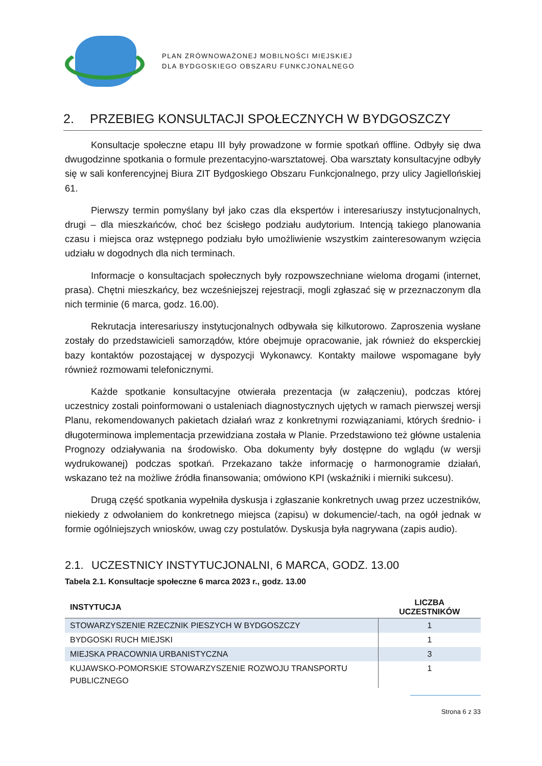PLAN ZRÓWNOWAŻONEJ MOBILNOŚCI MIEJSKIEJ
DLA BYDGOSKIEGO OBSZARU FUNKCJONALNEGO
2. PRZEBIEG KONSULTACJI SPOŁECZNYCH W BYDGOSZCZY
Konsultacje społeczne etapu III były prowadzone w formie spotkań offline. Odbyły się dwa dwugodzinne spotkania o formule prezentacyjno-warsztatowej. Oba warsztaty konsultacyjne odbyły się w sali konferencyjnej Biura ZIT Bydgoskiego Obszaru Funkcjonalnego, przy ulicy Jagiellońskiej 61.
Pierwszy termin pomyślany był jako czas dla ekspertów i interesariuszy instytucjonalnych, drugi – dla mieszkańców, choć bez ścisłego podziału audytorium. Intencją takiego planowania czasu i miejsca oraz wstępnego podziału było umożliwienie wszystkim zainteresowanym wzięcia udziału w dogodnych dla nich terminach.
Informacje o konsultacjach społecznych były rozpowszechniane wieloma drogami (internet, prasa). Chętni mieszkańcy, bez wcześniejszej rejestracji, mogli zgłaszać się w przeznaczonym dla nich terminie (6 marca, godz. 16.00).
Rekrutacja interesariuszy instytucjonalnych odbywała się kilkutorowo. Zaproszenia wysłane zostały do przedstawicieli samorządów, które obejmuje opracowanie, jak również do eksperckiej bazy kontaktów pozostającej w dyspozycji Wykonawcy. Kontakty mailowe wspomagane były również rozmowami telefonicznymi.
Każde spotkanie konsultacyjne otwierała prezentacja (w załączeniu), podczas której uczestnicy zostali poinformowani o ustaleniach diagnostycznych ujętych w ramach pierwszej wersji Planu, rekomendowanych pakietach działań wraz z konkretnymi rozwiązaniami, których średnio- i długoterminowa implementacja przewidziana została w Planie. Przedstawiono też główne ustalenia Prognozy odziaływania na środowisko. Oba dokumenty były dostępne do wglądu (w wersji wydrukowanej) podczas spotkań. Przekazano także informację o harmonogramie działań, wskazano też na możliwe źródła finansowania; omówiono KPI (wskaźniki i mierniki sukcesu).
Drugą część spotkania wypełniła dyskusja i zgłaszanie konkretnych uwag przez uczestników, niekiedy z odwołaniem do konkretnego miejsca (zapisu) w dokumencie/-tach, na ogół jednak w formie ogólniejszych wniosków, uwag czy postulatów. Dyskusja była nagrywana (zapis audio).
2.1. UCZESTNICY INSTYTUCJONALNI, 6 MARCA, GODZ. 13.00
Tabela 2.1. Konsultacje społeczne 6 marca 2023 r., godz. 13.00
| INSTYTUCJA | LICZBA UCZESTNIKÓW |
| --- | --- |
| STOWARZYSZENIE RZECZNIK PIESZYCH W BYDGOSZCZY | 1 |
| BYDGOSKI RUCH MIEJSKI | 1 |
| MIEJSKA PRACOWNIA URBANISTYCZNA | 3 |
| KUJAWSKO-POMORSKIE STOWARZYSZENIE ROZWOJU TRANSPORTU PUBLICZNEGO | 1 |
Strona 6 z 33